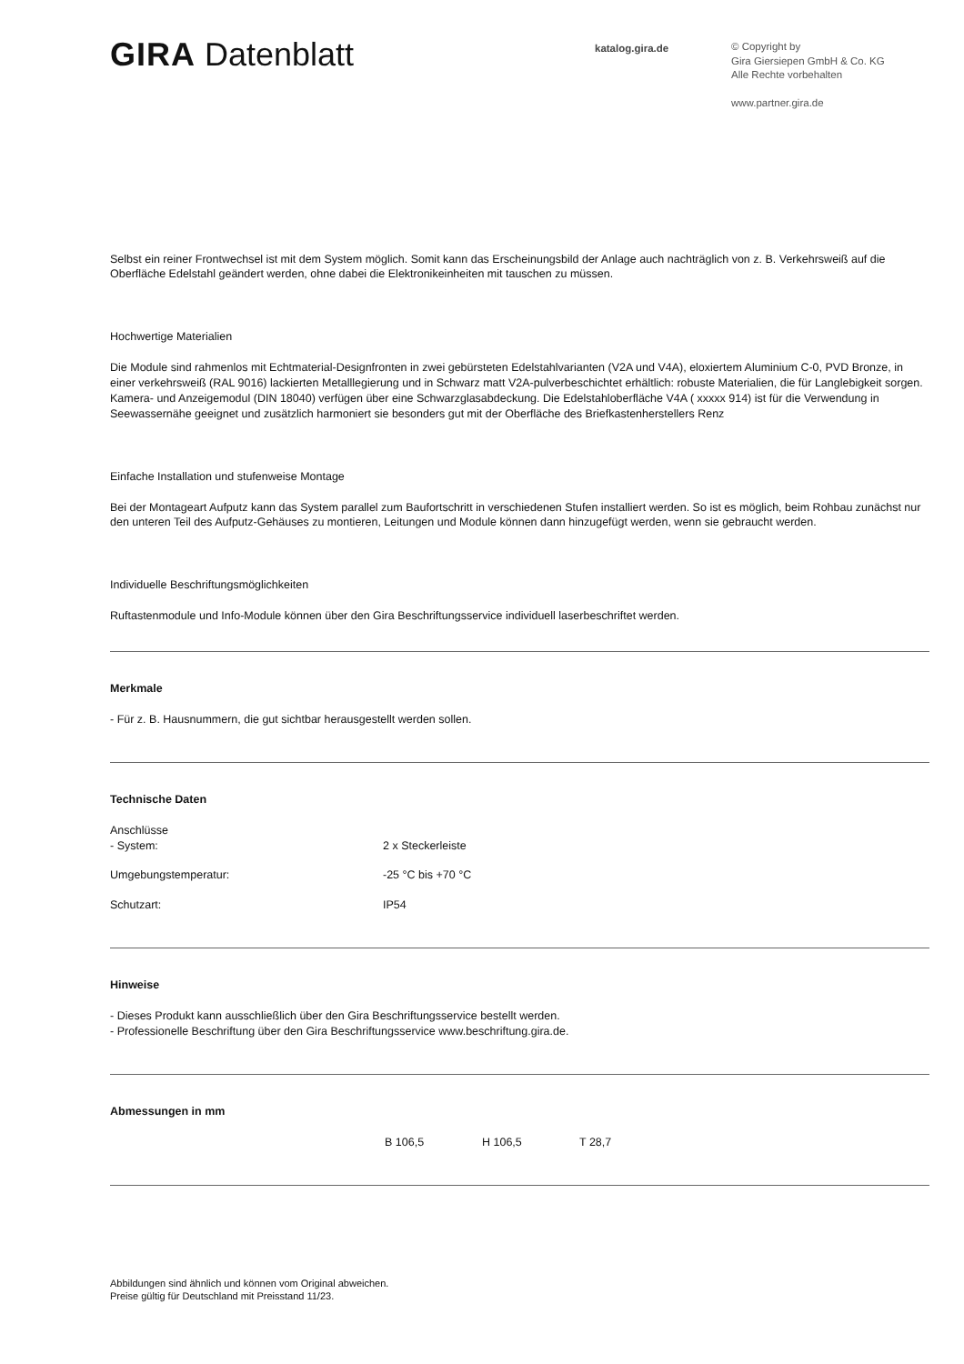GIRA Datenblatt
katalog.gira.de © Copyright by
Gira Giersiepen GmbH & Co. KG
Alle Rechte vorbehalten
www.partner.gira.de
Selbst ein reiner Frontwechsel ist mit dem System möglich. Somit kann das Erscheinungsbild der Anlage auch nachträglich von z. B. Verkehrsweiß auf die Oberfläche Edelstahl geändert werden, ohne dabei die Elektronikeinheiten mit tauschen zu müssen.
Hochwertige Materialien
Die Module sind rahmenlos mit Echtmaterial-Designfronten in zwei gebürsteten Edelstahlvarianten (V2A und V4A), eloxiertem Aluminium C-0, PVD Bronze, in einer verkehrsweiß (RAL 9016) lackierten Metalllegierung und in Schwarz matt V2A-pulverbeschichtet erhältlich: robuste Materialien, die für Langlebigkeit sorgen. Kamera- und Anzeigemodul (DIN 18040) verfügen über eine Schwarzglasabdeckung. Die Edelstahloberfläche V4A ( xxxxx 914) ist für die Verwendung in Seewassernähe geeignet und zusätzlich harmoniert sie besonders gut mit der Oberfläche des Briefkastenherstellers Renz
Einfache Installation und stufenweise Montage
Bei der Montageart Aufputz kann das System parallel zum Baufortschritt in verschiedenen Stufen installiert werden. So ist es möglich, beim Rohbau zunächst nur den unteren Teil des Aufputz-Gehäuses zu montieren, Leitungen und Module können dann hinzugefügt werden, wenn sie gebraucht werden.
Individuelle Beschriftungsmöglichkeiten
Ruftastenmodule und Info-Module können über den Gira Beschriftungsservice individuell laserbeschriftet werden.
Merkmale
- Für z. B. Hausnummern, die gut sichtbar herausgestellt werden sollen.
Technische Daten
| Anschlüsse - System: | 2 x Steckerleiste |
| Umgebungstemperatur: | -25 °C bis +70 °C |
| Schutzart: | IP54 |
Hinweise
- Dieses Produkt kann ausschließlich über den Gira Beschriftungsservice bestellt werden.
- Professionelle Beschriftung über den Gira Beschriftungsservice www.beschriftung.gira.de.
Abmessungen in mm
| | B 106,5 | H 106,5 | T 28,7 |
Abbildungen sind ähnlich und können vom Original abweichen.
Preise gültig für Deutschland mit Preisstand 11/23.